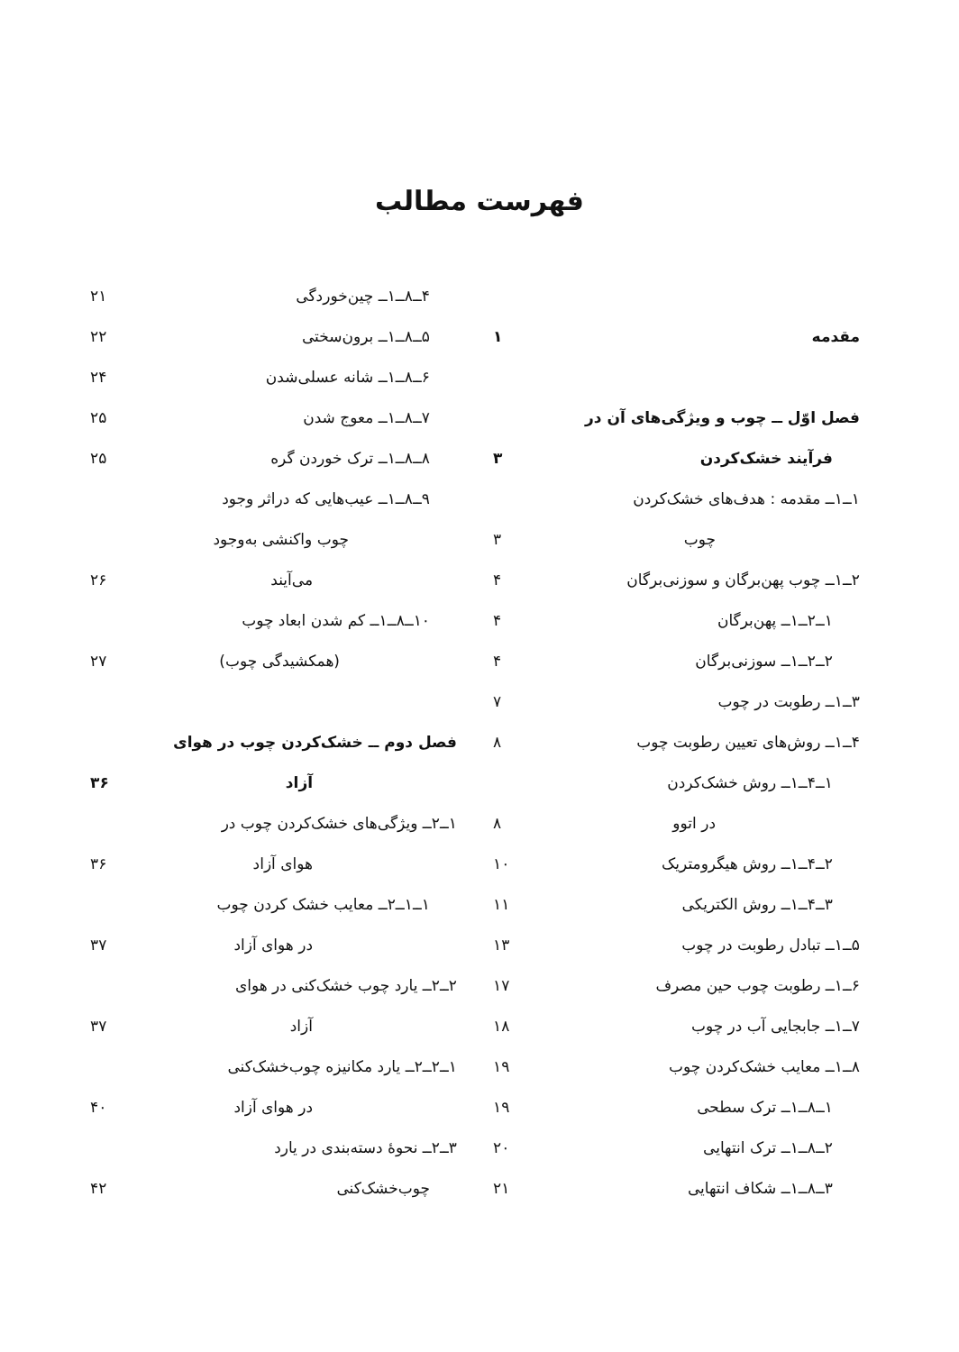فهرست مطالب
مقدمه ۱
فصل اوّل ــ چوب و ویژگی‌های آن در
فرآیند خشک‌کردن ۳
۱ــ۱ــ مقدمه : هدف‌های خشک‌کردن
چوب ۳
۲ــ۱ــ چوب پهن‌برگان و سوزنی‌برگان ۴
۱ــ۲ــ۱ــ پهن‌برگان ۴
۲ــ۲ــ۱ــ سوزنی‌برگان ۴
۳ــ۱ــ رطوبت در چوب ۷
۴ــ۱ــ روش‌های تعیین رطوبت چوب ۸
۱ــ۴ــ۱ــ روش خشک‌کردن
در اتوو ۸
۲ــ۴ــ۱ــ روش هیگرومتریک ۱۰
۳ــ۴ــ۱ــ روش الکتریکی ۱۱
۵ــ۱ــ تبادل رطوبت در چوب ۱۳
۶ــ۱ــ رطوبت چوب حین مصرف ۱۷
۷ــ۱ــ جابجایی آب در چوب ۱۸
۸ــ۱ــ معایب خشک‌کردن چوب ۱۹
۱ــ۸ــ۱ــ ترک سطحی ۱۹
۲ــ۸ــ۱ــ ترک انتهایی ۲۰
۳ــ۸ــ۱ــ شکاف انتهایی ۲۱
۴ــ۸ــ۱ــ چین‌خوردگی ۲۱
۵ــ۸ــ۱ــ برون‌سختی ۲۲
۶ــ۸ــ۱ــ شانه عسلی‌شدن ۲۴
۷ــ۸ــ۱ــ معوج شدن ۲۵
۸ــ۸ــ۱ــ ترک خوردن گره ۲۵
۹ــ۸ــ۱ــ عیب‌هایی که دراثر وجود
چوب واکنشی به‌وجود
می‌آیند ۲۶
۱۰ــ۸ــ۱ــ کم شدن ابعاد چوب
(همکشیدگی چوب) ۲۷
فصل دوم ــ خشک‌کردن چوب در هوای
آزاد ۳۶
۱ــ۲ــ ویژگی‌های خشک‌کردن چوب در
هوای آزاد ۳۶
۱ــ۱ــ۲ــ معایب خشک کردن چوب
در هوای آزاد ۳۷
۲ــ۲ــ یارد چوب خشک‌کنی در هوای
آزاد ۳۷
۱ــ۲ــ۲ــ یارد مکانیزه چوب‌خشک‌کنی
در هوای آزاد ۴۰
۳ــ۲ــ نحوهٔ دسته‌بندی در یارد
چوب‌خشک‌کنی ۴۲